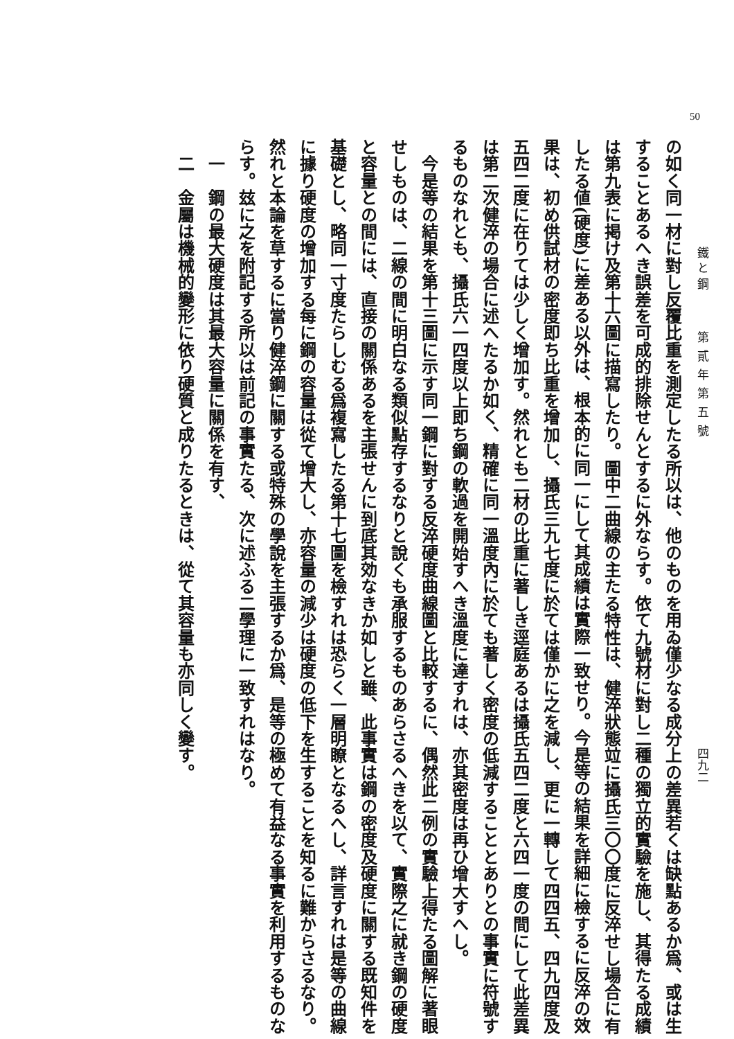50 鐵 と 鋼 第貳年第五號 四九二
の如く同一材に對し反覆比重を測定したる所以は、他のものを用ゐ僅少なる成分上の差異若くは缺點あるか爲、或は生することあるへき誤差を可成的排除せんとするに外ならす。依て九號材に對し二種の獨立的實驗を施し、其得たる成績は第九表に掲け及第十六圖に描寫したり。圖中二曲線の主たる特性は、健淬狀態竝に攝氏三〇〇度に反淬せし場合に有したる値(硬度)に差ある以外は、根本的に同一にして其成績は實際一致せり。今是等の結果を詳細に檢するに反淬の效果は、初め供試材の密度即ち比重を增加し、攝氏三九七度に於ては僅かに之を減し、更に一轉して四四五、四九四度及五四二度に在りては少しく增加す。然れとも二材の比重に著しき逕庭あるは攝氏五四二度と六四一度の間にして此差異は第二次健淬の場合に述へたるか如く、精確に同一溫度內に於ても著しく密度の低減することとありとの事實に符號するものなれとも、攝氏六一四度以上即ち鋼の軟過を開始すへき溫度に達すれは、亦其密度は再ひ增大すへし。
　今是等の結果を第十三圖に示す同一鋼に對する反淬硬度曲線圖と比較するに、偶然此二例の實驗上得たる圖解に著眼せしものは、二線の間に明白なる類似點存するなりと說くも承服するものあらさるへきを以て、實際之に就き鋼の硬度と容量との間には、直接の關係あるを主張せんに到底其効なきか如しと雖、此事實は鋼の密度及硬度に關する既知件を基礎とし、略同一寸度たらしむる爲複寫したる第十七圖を檢すれは恐らく一層明瞭となるへし、詳言すれは是等の曲線に據り硬度の增加する每に鋼の容量は從て增大し、亦容量の減少は硬度の低下を生することを知るに難からさるなり。然れと本論を草するに當り健淬鋼に關する或特殊の學說を主張するか爲、是等の極めて有益なる事實を利用するものならす。玆に之を附記する所以は前記の事實たる、次に述ふる二學理に一致すれはなり。
　一　鋼の最大硬度は其最大容量に關係を有す、
　二　金屬は機械的變形に依り硬質と成りたるときは、從て其容量も亦同しく變す。